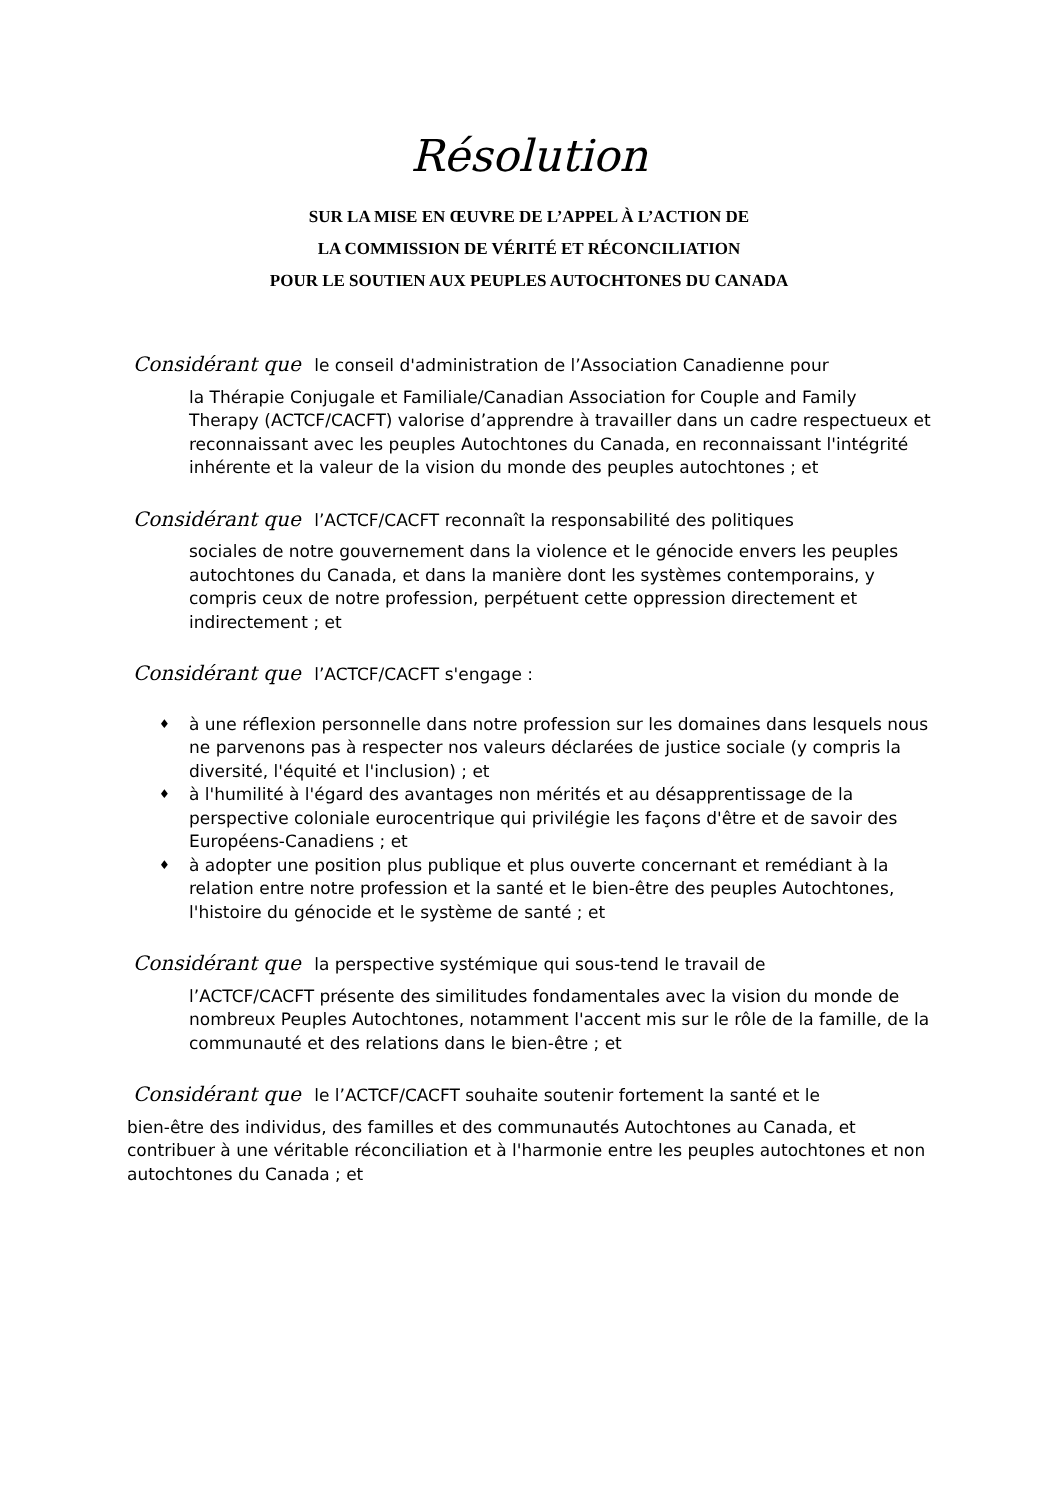Résolution
SUR LA MISE EN ŒUVRE DE L’APPEL À L’ACTION DE
LA COMMISSION DE VÉRITÉ ET RÉCONCILIATION
POUR LE SOUTIEN AUX PEUPLES AUTOCHTONES DU CANADA
Considérant que le conseil d'administration de l’Association Canadienne pour
la Thérapie Conjugale et Familiale/Canadian Association for Couple and Family Therapy (ACTCF/CACFT) valorise d’apprendre à travailler dans un cadre respectueux et reconnaissant avec les peuples Autochtones du Canada, en reconnaissant l'intégrité inhérente et la valeur de la vision du monde des peuples autochtones ; et
Considérant que l’ACTCF/CACFT reconnaît la responsabilité des politiques
sociales de notre gouvernement dans la violence et le génocide envers les peuples autochtones du Canada, et dans la manière dont les systèmes contemporains, y compris ceux de notre profession, perpétuent cette oppression directement et indirectement ; et
Considérant que l’ACTCF/CACFT s'engage :
♦ à une réflexion personnelle dans notre profession sur les domaines dans lesquels nous ne parvenons pas à respecter nos valeurs déclarées de justice sociale (y compris la diversité, l'équité et l'inclusion) ; et
♦ à l'humilité à l'égard des avantages non mérités et au désapprentissage de la perspective coloniale eurocentrique qui privilégie les façons d'être et de savoir des Européens-Canadiens ; et
♦ à adopter une position plus publique et plus ouverte concernant et remédiant à la relation entre notre profession et la santé et le bien-être des peuples Autochtones, l'histoire du génocide et le système de santé ; et
Considérant que la perspective systémique qui sous-tend le travail de
l’ACTCF/CACFT présente des similitudes fondamentales avec la vision du monde de nombreux Peuples Autochtones, notamment l'accent mis sur le rôle de la famille, de la communauté et des relations dans le bien-être ; et
Considérant que le l’ACTCF/CACFT souhaite soutenir fortement la santé et le
bien-être des individus, des familles et des communautés Autochtones au Canada, et contribuer à une véritable réconciliation et à l'harmonie entre les peuples autochtones et non autochtones du Canada ; et